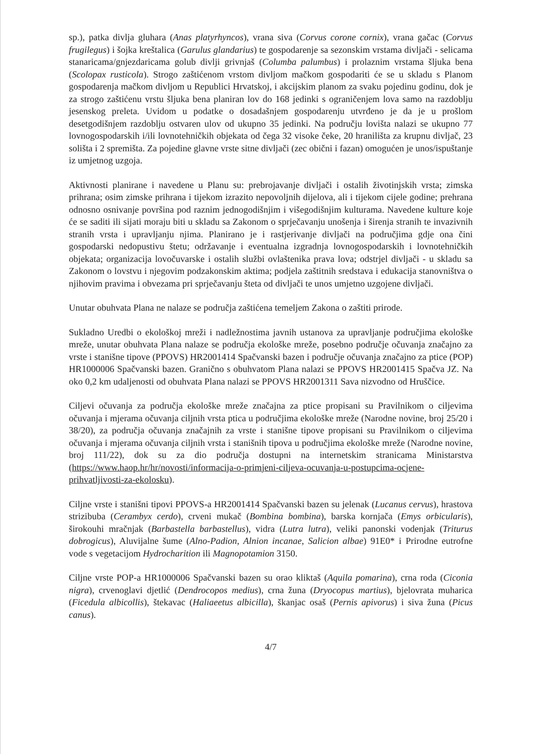sp.), patka divlja gluhara (Anas platyrhyncos), vrana siva (Corvus corone cornix), vrana gačac (Corvus frugilegus) i šojka kreštalica (Garulus glandarius) te gospodarenje sa sezonskim vrstama divljači - selicama stanaricama/gnjezdaricama golub divlji grivnjaš (Columba palumbus) i prolaznim vrstama šljuka bena (Scolopax rusticola). Strogo zaštićenom vrstom divljom mačkom gospodariti će se u skladu s Planom gospodarenja mačkom divljom u Republici Hrvatskoj, i akcijskim planom za svaku pojedinu godinu, dok je za strogo zaštićenu vrstu šljuka bena planiran lov do 168 jedinki s ograničenjem lova samo na razdoblju jesenskog preleta. Uvidom u podatke o dosadašnjem gospodarenju utvrđeno je da je u prošlom desetgodišnjem razdoblju ostvaren ulov od ukupno 35 jedinki. Na području lovišta nalazi se ukupno 77 lovnogospodarskih i/ili lovnotehničkih objekata od čega 32 visoke čeke, 20 hranilišta za krupnu divljač, 23 solišta i 2 spremišta. Za pojedine glavne vrste sitne divljači (zec obični i fazan) omogućen je unos/ispuštanje iz umjetnog uzgoja.
Aktivnosti planirane i navedene u Planu su: prebrojavanje divljači i ostalih životinjskih vrsta; zimska prihrana; osim zimske prihrana i tijekom izrazito nepovoljnih dijelova, ali i tijekom cijele godine; prehrana odnosno osnivanje površina pod raznim jednogodišnjim i višegodišnjim kulturama. Navedene kulture koje će se saditi ili sijati moraju biti u skladu sa Zakonom o sprječavanju unošenja i širenja stranih te invazivnih stranih vrsta i upravljanju njima. Planirano je i rastjerivanje divljači na područjima gdje ona čini gospodarski nedopustivu štetu; održavanje i eventualna izgradnja lovnogospodarskih i lovnotehničkih objekata; organizacija lovočuvarske i ostalih službi ovlaštenika prava lova; odstrjel divljači - u skladu sa Zakonom o lovstvu i njegovim podzakonskim aktima; podjela zaštitnih sredstava i edukacija stanovništva o njihovim pravima i obvezama pri sprječavanju šteta od divljači te unos umjetno uzgojene divljači.
Unutar obuhvata Plana ne nalaze se područja zaštićena temeljem Zakona o zaštiti prirode.
Sukladno Uredbi o ekološkoj mreži i nadležnostima javnih ustanova za upravljanje područjima ekološke mreže, unutar obuhvata Plana nalaze se područja ekološke mreže, posebno područje očuvanja značajno za vrste i stanišne tipove (PPOVS) HR2001414 Spačvanski bazen i područje očuvanja značajno za ptice (POP) HR1000006 Spačvanski bazen. Granično s obuhvatom Plana nalazi se PPOVS HR2001415 Spačva JZ. Na oko 0,2 km udaljenosti od obuhvata Plana nalazi se PPOVS HR2001311 Sava nizvodno od Hruščice.
Ciljevi očuvanja za područja ekološke mreže značajna za ptice propisani su Pravilnikom o ciljevima očuvanja i mjerama očuvanja ciljnih vrsta ptica u područjima ekološke mreže (Narodne novine, broj 25/20 i 38/20), za područja očuvanja značajnih za vrste i stanišne tipove propisani su Pravilnikom o ciljevima očuvanja i mjerama očuvanja ciljnih vrsta i stanišnih tipova u područjima ekološke mreže (Narodne novine, broj 111/22), dok su za dio područja dostupni na internetskim stranicama Ministarstva (https://www.haop.hr/hr/novosti/informacija-o-primjeni-ciljeva-ocuvanja-u-postupcima-ocjene-prihvatljivosti-za-ekolosku).
Ciljne vrste i stanišni tipovi PPOVS-a HR2001414 Spačvanski bazen su jelenak (Lucanus cervus), hrastova strizibuba (Cerambyx cerdo), crveni mukač (Bombina bombina), barska kornjača (Emys orbicularis), širokouhi mračnjak (Barbastella barbastellus), vidra (Lutra lutra), veliki panonski vodenjak (Triturus dobrogicus), Aluvijalne šume (Alno-Padion, Alnion incanae, Salicion albae) 91E0* i Prirodne eutrofne vode s vegetacijom Hydrocharition ili Magnopotamion 3150.
Ciljne vrste POP-a HR1000006 Spačvanski bazen su orao kliktaš (Aquila pomarina), crna roda (Ciconia nigra), crvenoglavi djetlić (Dendrocopos medius), crna žuna (Dryocopus martius), bjelovrata muharica (Ficedula albicollis), štekavac (Haliaeetus albicilla), škanjac osaš (Pernis apivorus) i siva žuna (Picus canus).
4/7